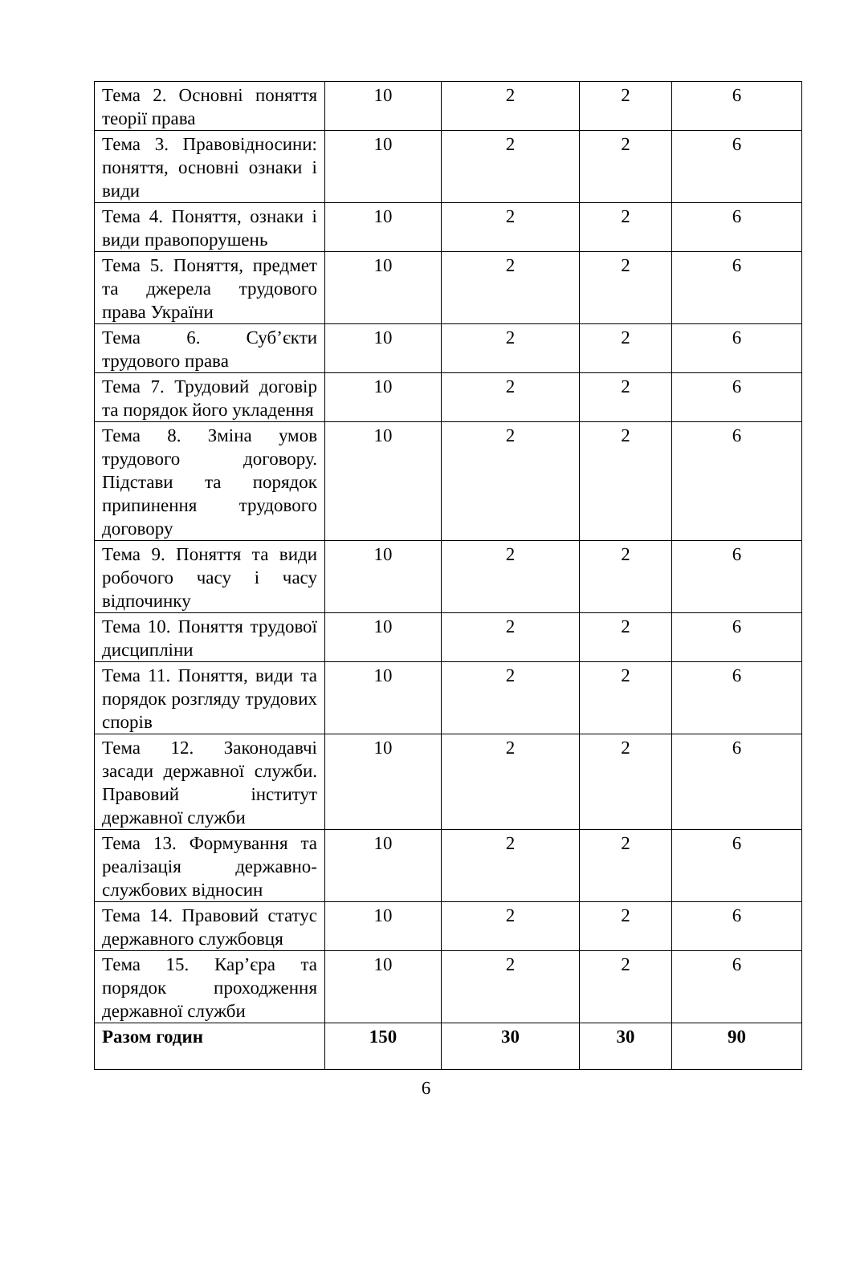| Тема 2. Основні поняття теорії права | 10 | 2 | 2 | 6 |
| Тема 3. Правовідносини: поняття, основні ознаки і види | 10 | 2 | 2 | 6 |
| Тема 4. Поняття, ознаки і види правопорушень | 10 | 2 | 2 | 6 |
| Тема 5. Поняття, предмет та джерела трудового права України | 10 | 2 | 2 | 6 |
| Тема 6. Суб’єкти трудового права | 10 | 2 | 2 | 6 |
| Тема 7. Трудовий договір та порядок його укладення | 10 | 2 | 2 | 6 |
| Тема 8. Зміна умов трудового договору. Підстави та порядок припинення трудового договору | 10 | 2 | 2 | 6 |
| Тема 9. Поняття та види робочого часу і часу відпочинку | 10 | 2 | 2 | 6 |
| Тема 10. Поняття трудової дисципліни | 10 | 2 | 2 | 6 |
| Тема 11. Поняття, види та порядок розгляду трудових спорів | 10 | 2 | 2 | 6 |
| Тема 12. Законодавчі засади державної служби. Правовий інститут державної служби | 10 | 2 | 2 | 6 |
| Тема 13. Формування та реалізація державно-службових відносин | 10 | 2 | 2 | 6 |
| Тема 14. Правовий статус державного службовця | 10 | 2 | 2 | 6 |
| Тема 15. Кар’єра та порядок проходження державної служби | 10 | 2 | 2 | 6 |
| Разом годин | 150 | 30 | 30 | 90 |
6